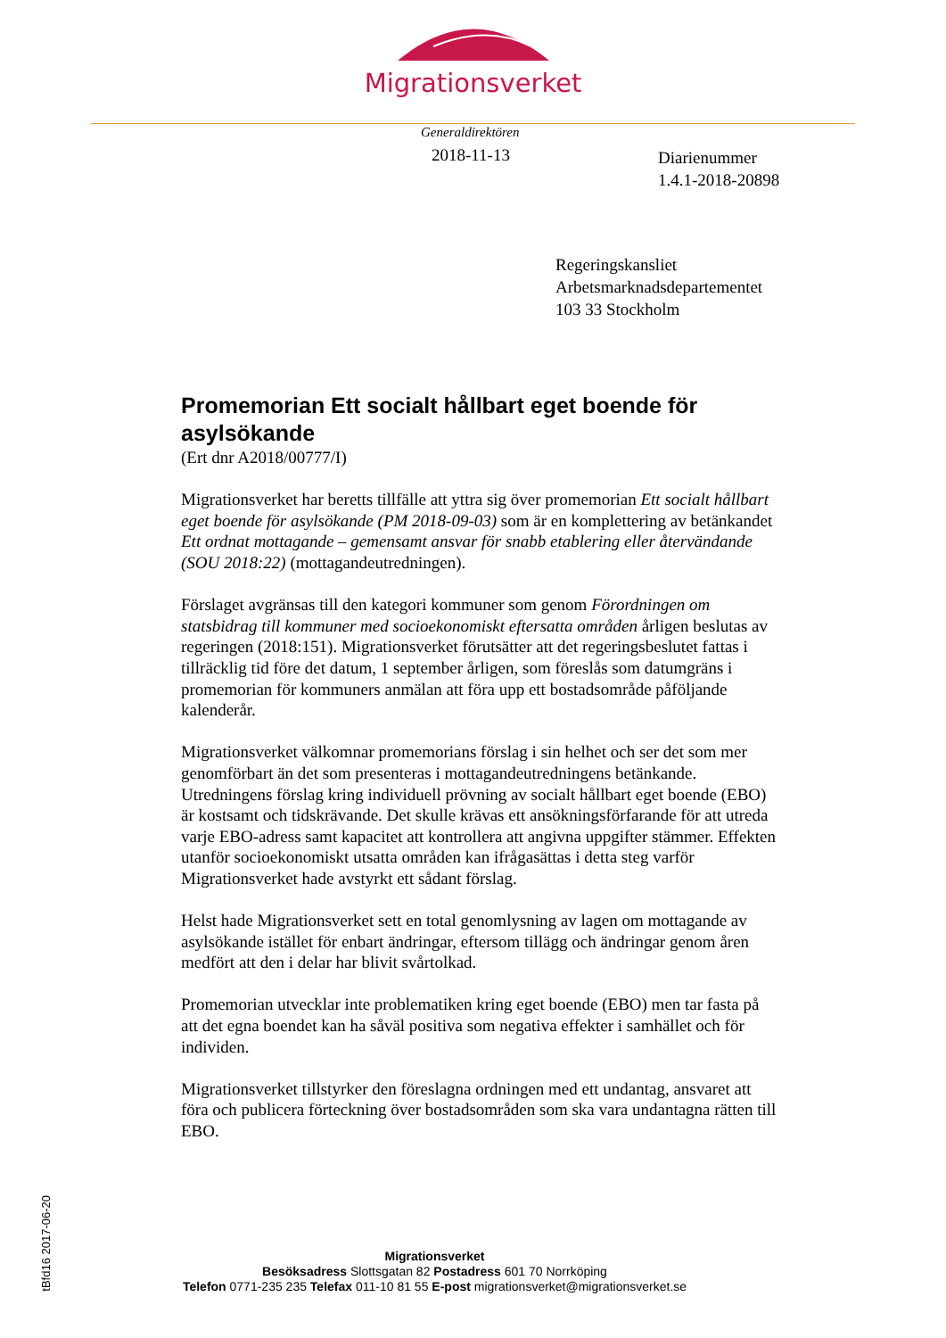Migrationsverket
Generaldirektören
2018-11-13
Diarienummer
1.4.1-2018-20898
Regeringskansliet
Arbetsmarknadsdepartementet
103 33 Stockholm
Promemorian Ett socialt hållbart eget boende för asylsökande
(Ert dnr A2018/00777/I)
Migrationsverket har beretts tillfälle att yttra sig över promemorian Ett socialt hållbart eget boende för asylsökande (PM 2018-09-03) som är en komplettering av betänkandet Ett ordnat mottagande – gemensamt ansvar för snabb etablering eller återvändande (SOU 2018:22) (mottagandeutredningen).
Förslaget avgränsas till den kategori kommuner som genom Förordningen om statsbidrag till kommuner med socioekonomiskt eftersatta områden årligen beslutas av regeringen (2018:151). Migrationsverket förutsätter att det regeringsbeslutet fattas i tillräcklig tid före det datum, 1 september årligen, som föreslås som datumgräns i promemorian för kommuners anmälan att föra upp ett bostadsområde påföljande kalenderår.
Migrationsverket välkomnar promemorians förslag i sin helhet och ser det som mer genomförbart än det som presenteras i mottagandeutredningens betänkande. Utredningens förslag kring individuell prövning av socialt hållbart eget boende (EBO) är kostsamt och tidskrävande. Det skulle krävas ett ansökningsförfarande för att utreda varje EBO-adress samt kapacitet att kontrollera att angivna uppgifter stämmer. Effekten utanför socioekonomiskt utsatta områden kan ifrågasättas i detta steg varför Migrationsverket hade avstyrkt ett sådant förslag.
Helst hade Migrationsverket sett en total genomlysning av lagen om mottagande av asylsökande istället för enbart ändringar, eftersom tillägg och ändringar genom åren medfört att den i delar har blivit svårtolkad.
Promemorian utvecklar inte problematiken kring eget boende (EBO) men tar fasta på att det egna boendet kan ha såväl positiva som negativa effekter i samhället och för individen.
Migrationsverket tillstyrker den föreslagna ordningen med ett undantag, ansvaret att föra och publicera förteckning över bostadsområden som ska vara undantagna rätten till EBO.
tBfd16 2017-06-20
Migrationsverket
Besöksadress Slottsgatan 82 Postadress 601 70 Norrköping
Telefon 0771-235 235 Telefax 011-10 81 55 E-post migrationsverket@migrationsverket.se